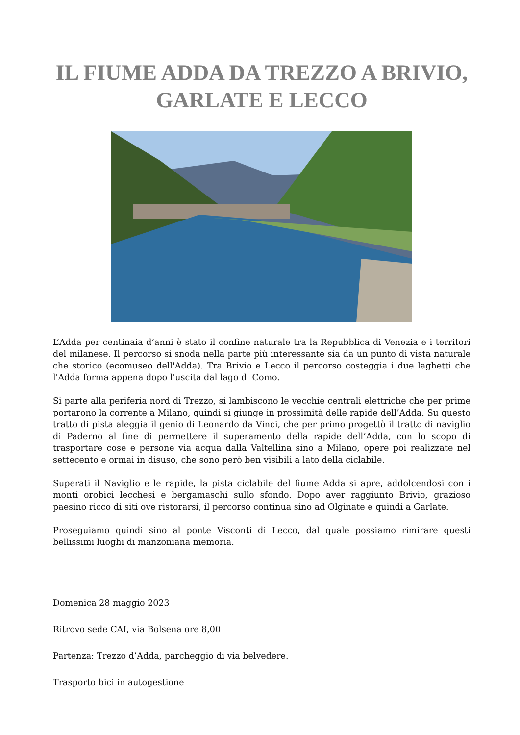IL FIUME ADDA DA TREZZO A BRIVIO, GARLATE E LECCO
L’Adda per centinaia d’anni è stato il confine naturale tra la Repubblica di Venezia e i territori del milanese. Il percorso si snoda nella parte più interessante sia da un punto di vista naturale che storico (ecomuseo dell'Adda). Tra Brivio e Lecco il percorso costeggia i due laghetti che l'Adda forma appena dopo l'uscita dal lago di Como.
Si parte alla periferia nord di Trezzo, si lambiscono le vecchie centrali elettriche che per prime portarono la corrente a Milano, quindi si giunge in prossimità delle rapide dell’Adda. Su questo tratto di pista aleggia il genio di Leonardo da Vinci, che per primo progettò il tratto di naviglio di Paderno al fine di permettere il superamento della rapide dell’Adda, con lo scopo di trasportare cose e persone via acqua dalla Valtellina sino a Milano, opere poi realizzate nel settecento e ormai in disuso, che sono però ben visibili a lato della ciclabile.
Superati il Naviglio e le rapide, la pista ciclabile del fiume Adda si apre, addolcendosi con i monti orobici lecchesi e bergamaschi sullo sfondo. Dopo aver raggiunto Brivio, grazioso paesino ricco di siti ove ristorarsi, il percorso continua sino ad Olginate e quindi a Garlate.
Proseguiamo quindi sino al ponte Visconti di Lecco, dal quale possiamo rimirare questi bellissimi luoghi di manzoniana memoria.
Domenica 28 maggio 2023
Ritrovo sede CAI, via Bolsena ore 8,00
Partenza: Trezzo d’Adda, parcheggio di via belvedere.
Trasporto bici in autogestione